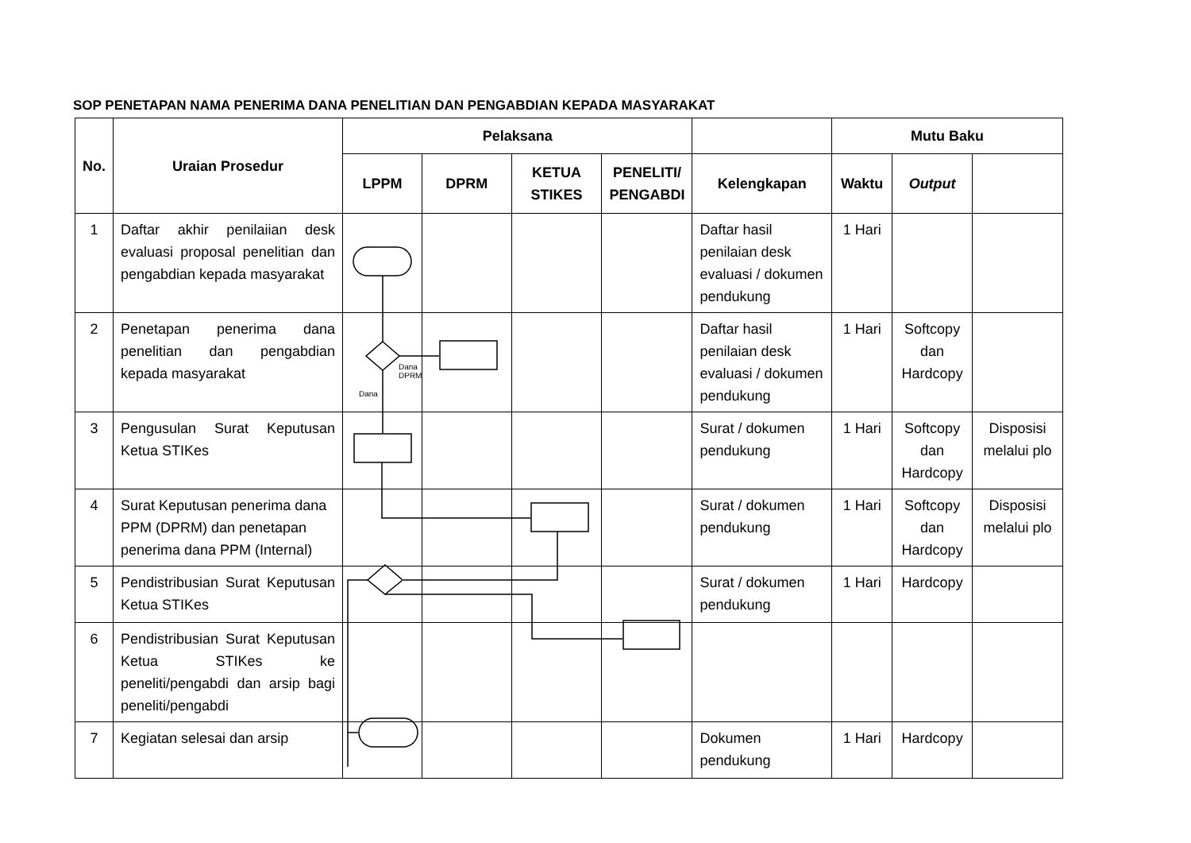SOP PENETAPAN NAMA PENERIMA DANA PENELITIAN DAN PENGABDIAN KEPADA MASYARAKAT
| No. | Uraian Prosedur | Pelaksana | | | | | Mutu Baku | | |
| --- | --- | --- | --- | --- | --- | --- | --- | --- | --- |
| | | LPPM | DPRM | KETUA STIKES | PENELITI/ PENGABDI | Kelengkapan | Waktu | Output | |
| 1 | Daftar akhir penilaiian desk evaluasi proposal penelitian dan pengabdian kepada masyarakat | | | | | Daftar hasil penilaian desk evaluasi / dokumen pendukung | 1 Hari | | |
| 2 | Penetapan penerima dana penelitian dan pengabdian kepada masyarakat | | | | | Daftar hasil penilaian desk evaluasi / dokumen pendukung | 1 Hari | Softcopy dan Hardcopy | |
| 3 | Pengusulan Surat Keputusan Ketua STIKes | | | | | Surat / dokumen pendukung | 1 Hari | Softcopy dan Hardcopy | Disposisi melalui plo |
| 4 | Surat Keputusan penerima dana PPM (DPRM) dan penetapan penerima dana PPM (Internal) | | | | | Surat / dokumen pendukung | 1 Hari | Softcopy dan Hardcopy | Disposisi melalui plo |
| 5 | Pendistribusian Surat Keputusan Ketua STIKes | | | | | Surat / dokumen pendukung | 1 Hari | Hardcopy | |
| 6 | Pendistribusian Surat Keputusan Ketua STIKes ke peneliti/pengabdi dan arsip bagi peneliti/pengabdi | | | | | | | | |
| 7 | Kegiatan selesai dan arsip | | | | | Dokumen pendukung | 1 Hari | Hardcopy | |
Dana
DPRM
Dana